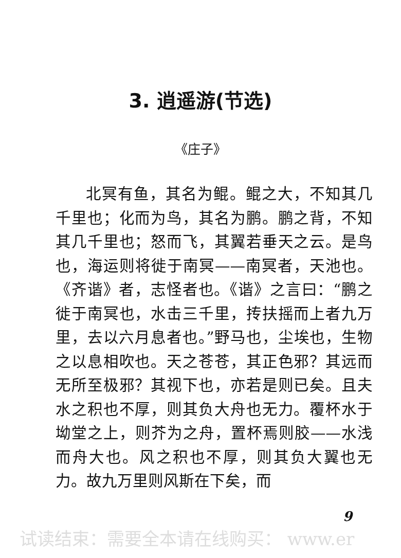3. 逍遥游(节选)
《庄子》
北冥有鱼，其名为鲲。鲲之大，不知其几千里也；化而为鸟，其名为鹏。鹏之背，不知其几千里也；怒而飞，其翼若垂天之云。是鸟也，海运则将徙于南冥——南冥者，天池也。《齐谐》者，志怪者也。《谐》之言曰：“鹏之徙于南冥也，水击三千里，抟扶摇而上者九万里，去以六月息者也。”野马也，尘埃也，生物之以息相吹也。天之苍苍，其正色邪？其远而无所至极邪？其视下也，亦若是则已矣。且夫水之积也不厚，则其负大舟也无力。覆杯水于坳堂之上，则芥为之舟，置杯焉则胶——水浅而舟大也。风之积也不厚，则其负大翼也无力。故九万里则风斯在下矣，而
9
试读结束：需要全本请在线购买： www.er